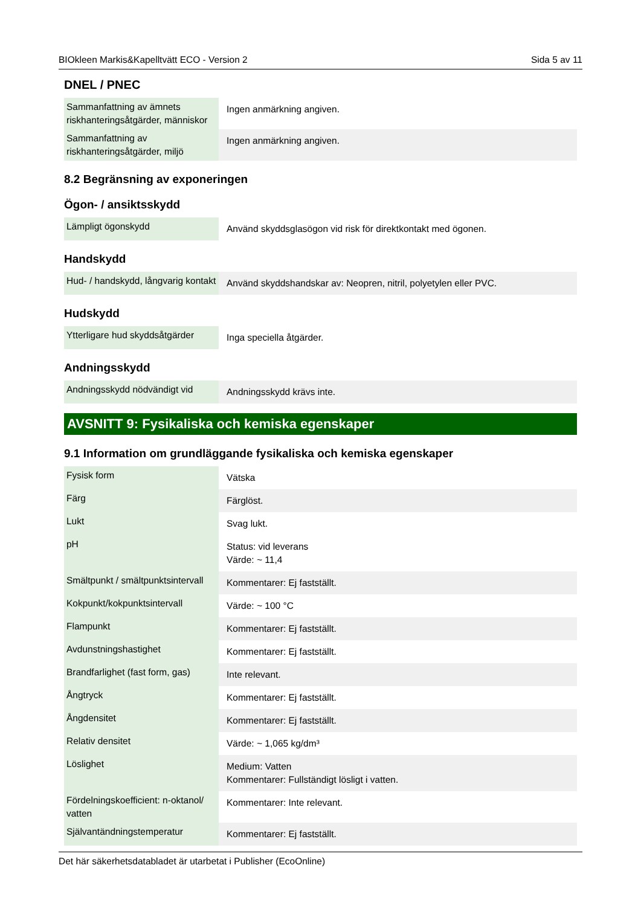BIOkleen Markis&Kapelltvätt ECO - Version 2 Sida 5 av 11
DNEL / PNEC
| Sammanfattning av ämnets riskhanteringsåtgärder, människor | Ingen anmärkning angiven. |
| Sammanfattning av riskhanteringsåtgärder, miljö | Ingen anmärkning angiven. |
8.2 Begränsning av exponeringen
Ögon- / ansiktsskydd
| Lämpligt ögonskydd | Använd skyddsglasögon vid risk för direktkontakt med ögonen. |
Handskydd
| Hud- / handskydd, långvarig kontakt | Använd skyddshandskar av: Neopren, nitril, polyetylen eller PVC. |
Hudskydd
| Ytterligare hud skyddsåtgärder | Inga speciella åtgärder. |
Andningsskydd
| Andningsskydd nödvändigt vid | Andningsskydd krävs inte. |
AVSNITT 9: Fysikaliska och kemiska egenskaper
9.1 Information om grundläggande fysikaliska och kemiska egenskaper
| Fysisk form | Vätska |
| Färg | Färglöst. |
| Lukt | Svag lukt. |
| pH | Status: vid leverans Värde: ~ 11,4 |
| Smältpunkt / smältpunktsintervall | Kommentarer: Ej fastställt. |
| Kokpunkt/kokpunktsintervall | Värde: ~ 100 °C |
| Flampunkt | Kommentarer: Ej fastställt. |
| Avdunstningshastighet | Kommentarer: Ej fastställt. |
| Brandfarlighet (fast form, gas) | Inte relevant. |
| Ångtryck | Kommentarer: Ej fastställt. |
| Ångdensitet | Kommentarer: Ej fastställt. |
| Relativ densitet | Värde: ~ 1,065 kg/dm³ |
| Löslighet | Medium: Vatten Kommentarer: Fullständigt lösligt i vatten. |
| Fördelningskoefficient: n-oktanol/ vatten | Kommentarer: Inte relevant. |
| Självantändningstemperatur | Kommentarer: Ej fastställt. |
Det här säkerhetsdatabladet är utarbetat i Publisher (EcoOnline)